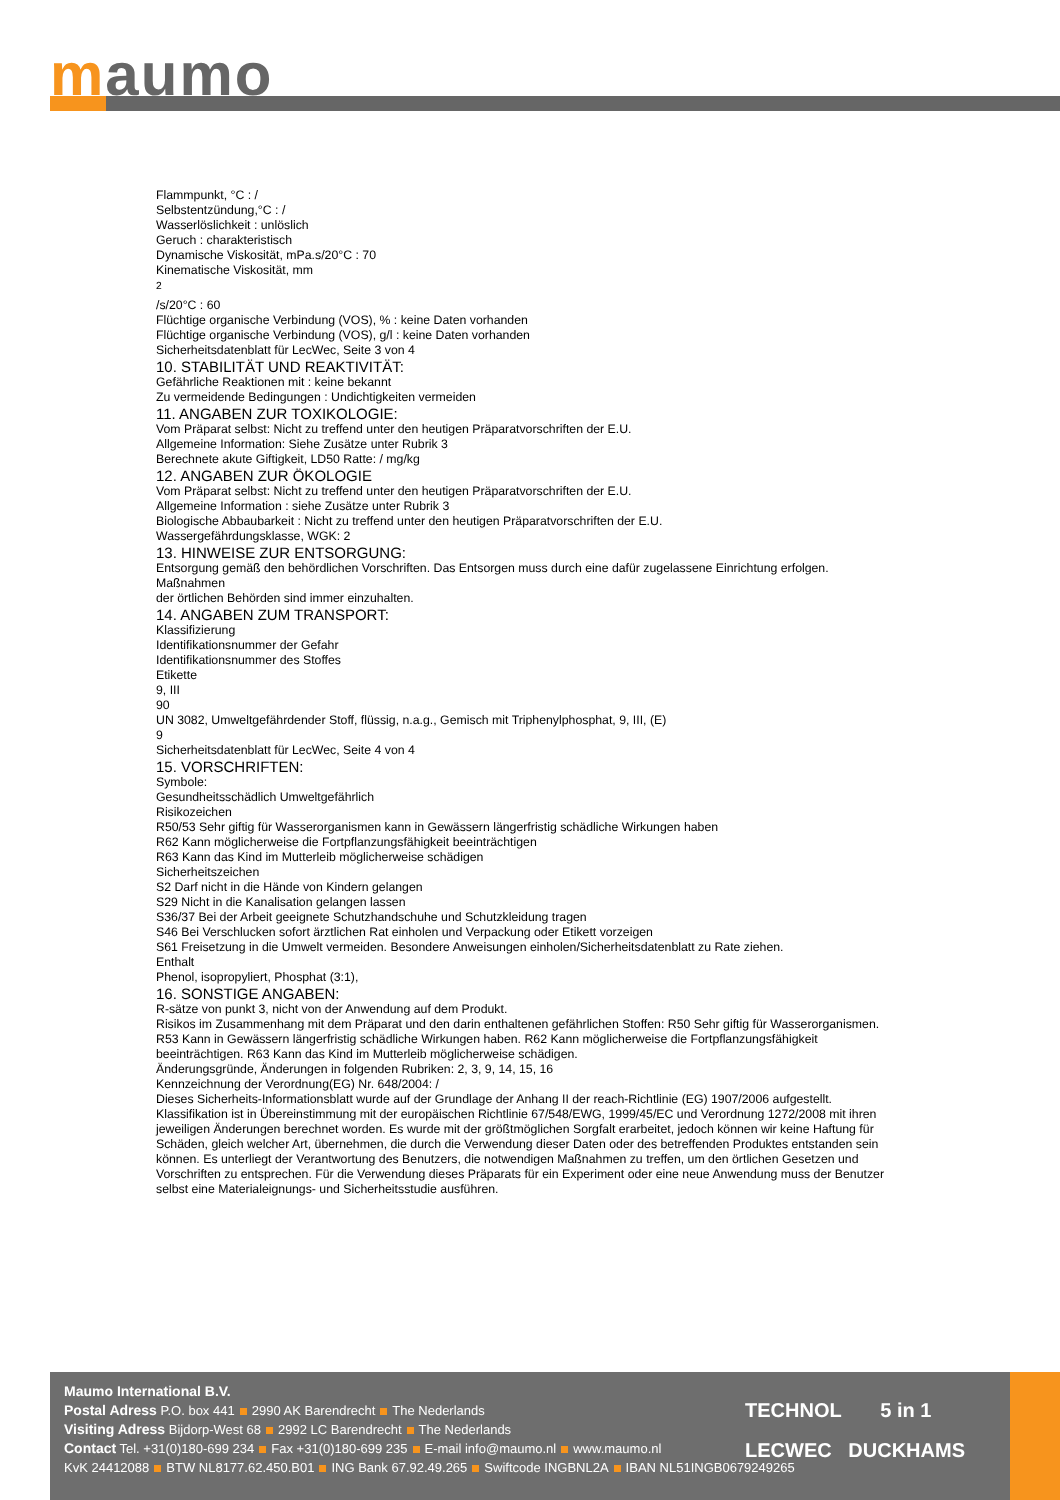maumo
Flammpunkt, °C : /
Selbstentzündung,°C : /
Wasserlöslichkeit : unlöslich
Geruch : charakteristisch
Dynamische Viskosität, mPa.s/20°C : 70
Kinematische Viskosität, mm
<sup>2</sup>
/s/20°C : 60
Flüchtige organische Verbindung (VOS), % : keine Daten vorhanden
Flüchtige organische Verbindung (VOS), g/l : keine Daten vorhanden
Sicherheitsdatenblatt für LecWec, Seite 3 von 4
10. STABILITÄT UND REAKTIVITÄT:
Gefährliche Reaktionen mit : keine bekannt
Zu vermeidende Bedingungen : Undichtigkeiten vermeiden
11. ANGABEN ZUR TOXIKOLOGIE:
Vom Präparat selbst: Nicht zu treffend unter den heutigen Präparatvorschriften der E.U.
Allgemeine Information: Siehe Zusätze unter Rubrik 3
Berechnete akute Giftigkeit, LD50 Ratte: / mg/kg
12. ANGABEN ZUR ÖKOLOGIE
Vom Präparat selbst: Nicht zu treffend unter den heutigen Präparatvorschriften der E.U.
Allgemeine Information : siehe Zusätze unter Rubrik 3
Biologische Abbaubarkeit : Nicht zu treffend unter den heutigen Präparatvorschriften der E.U.
Wassergefährdungsklasse, WGK: 2
13. HINWEISE ZUR ENTSORGUNG:
Entsorgung gemäß den behördlichen Vorschriften. Das Entsorgen muss durch eine dafür zugelassene Einrichtung erfolgen.
Maßnahmen
der örtlichen Behörden sind immer einzuhalten.
14. ANGABEN ZUM TRANSPORT:
Klassifizierung
Identifikationsnummer der Gefahr
Identifikationsnummer des Stoffes
Etikette
9, III
90
UN 3082, Umweltgefährdender Stoff, flüssig, n.a.g., Gemisch mit Triphenylphosphat, 9, III, (E)
9
Sicherheitsdatenblatt für LecWec, Seite 4 von 4
15. VORSCHRIFTEN:
Symbole:
Gesundheitsschädlich Umweltgefährlich
Risikozeichen
R50/53 Sehr giftig für Wasserorganismen kann in Gewässern längerfristig schädliche Wirkungen haben
R62 Kann möglicherweise die Fortpflanzungsfähigkeit beeinträchtigen
R63 Kann das Kind im Mutterleib möglicherweise schädigen
Sicherheitszeichen
S2 Darf nicht in die Hände von Kindern gelangen
S29 Nicht in die Kanalisation gelangen lassen
S36/37 Bei der Arbeit geeignete Schutzhandschuhe und Schutzkleidung tragen
S46 Bei Verschlucken sofort ärztlichen Rat einholen und Verpackung oder Etikett vorzeigen
S61 Freisetzung in die Umwelt vermeiden. Besondere Anweisungen einholen/Sicherheitsdatenblatt zu Rate ziehen.
Enthalt
Phenol, isopropyliert, Phosphat (3:1),
16. SONSTIGE ANGABEN:
R-sätze von punkt 3, nicht von der Anwendung auf dem Produkt.
Risikos im Zusammenhang mit dem Präparat und den darin enthaltenen gefährlichen Stoffen: R50 Sehr giftig für Wasserorganismen. R53 Kann in Gewässern längerfristig schädliche Wirkungen haben. R62 Kann möglicherweise die Fortpflanzungsfähigkeit beeinträchtigen. R63 Kann das Kind im Mutterleib möglicherweise schädigen.
Änderungsgründe, Änderungen in folgenden Rubriken: 2, 3, 9, 14, 15, 16
Kennzeichnung der Verordnung(EG) Nr. 648/2004: /
Dieses Sicherheits-Informationsblatt wurde auf der Grundlage der Anhang II der reach-Richtlinie (EG) 1907/2006 aufgestellt. Klassifikation ist in Übereinstimmung mit der europäischen Richtlinie 67/548/EWG, 1999/45/EC und Verordnung 1272/2008 mit ihren jeweiligen Änderungen berechnet worden. Es wurde mit der größtmöglichen Sorgfalt erarbeitet, jedoch können wir keine Haftung für Schäden, gleich welcher Art, übernehmen, die durch die Verwendung dieser Daten oder des betreffenden Produktes entstanden sein können. Es unterliegt der Verantwortung des Benutzers, die notwendigen Maßnahmen zu treffen, um den örtlichen Gesetzen und Vorschriften zu entsprechen. Für die Verwendung dieses Präparats für ein Experiment oder eine neue Anwendung muss der Benutzer selbst eine Materialeignungs- und Sicherheitsstudie ausführen.
Maumo International B.V.
Postal Adress P.O. box 441 2990 AK Barendrecht The Nederlands
Visiting Adress Bijdorp-West 68 2992 LC Barendrecht The Nederlands
Contact Tel. +31(0)180-699 234 Fax +31(0)180-699 235 E-mail info@maumo.nl www.maumo.nl
KvK 24412088 BTW NL8177.62.450.B01 ING Bank 67.92.49.265 Swiftcode INGBNL2A IBAN NL51INGB0679249265
TECHNOL 5 in 1
LECWEC DUCKHAMS